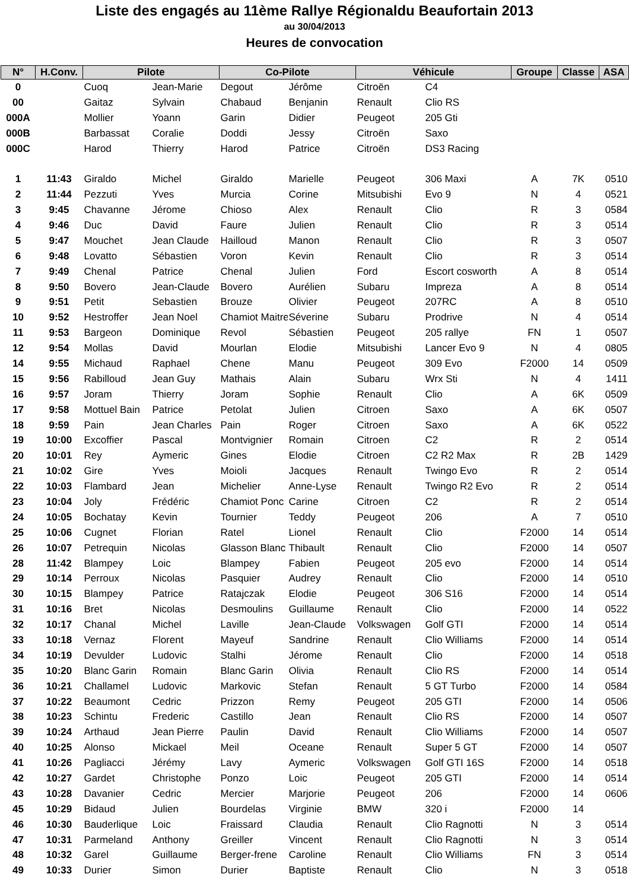Liste des engagés au 11ème Rallye Régionaldu Beaufortain 2013
au 30/04/2013
Heures de convocation
| N° | H.Conv. | Pilote | | Co-Pilote | | Véhicule | | Groupe | Classe | ASA |
| --- | --- | --- | --- | --- | --- | --- | --- | --- | --- | --- |
| 0 | | Cuoq | Jean-Marie | Degout | Jérôme | Citroën | C4 | | | |
| 00 | | Gaitaz | Sylvain | Chabaud | Benjanin | Renault | Clio RS | | | |
| 000A | | Mollier | Yoann | Garin | Didier | Peugeot | 205 Gti | | | |
| 000B | | Barbassat | Coralie | Doddi | Jessy | Citroën | Saxo | | | |
| 000C | | Harod | Thierry | Harod | Patrice | Citroën | DS3 Racing | | | |
| 1 | 11:43 | Giraldo | Michel | Giraldo | Marielle | Peugeot | 306 Maxi | A | 7K | 0510 |
| 2 | 11:44 | Pezzuti | Yves | Murcia | Corine | Mitsubishi | Evo 9 | N | 4 | 0521 |
| 3 | 9:45 | Chavanne | Jérome | Chioso | Alex | Renault | Clio | R | 3 | 0584 |
| 4 | 9:46 | Duc | David | Faure | Julien | Renault | Clio | R | 3 | 0514 |
| 5 | 9:47 | Mouchet | Jean Claude | Hailloud | Manon | Renault | Clio | R | 3 | 0507 |
| 6 | 9:48 | Lovatto | Sébastien | Voron | Kevin | Renault | Clio | R | 3 | 0514 |
| 7 | 9:49 | Chenal | Patrice | Chenal | Julien | Ford | Escort cosworth | A | 8 | 0514 |
| 8 | 9:50 | Bovero | Jean-Claude | Bovero | Aurélien | Subaru | Impreza | A | 8 | 0514 |
| 9 | 9:51 | Petit | Sebastien | Brouze | Olivier | Peugeot | 207RC | A | 8 | 0510 |
| 10 | 9:52 | Hestroffer | Jean Noel | Chamiot Maitre | Séverine | Subaru | Prodrive | N | 4 | 0514 |
| 11 | 9:53 | Bargeon | Dominique | Revol | Sébastien | Peugeot | 205 rallye | FN | 1 | 0507 |
| 12 | 9:54 | Mollas | David | Mourlan | Elodie | Mitsubishi | Lancer Evo 9 | N | 4 | 0805 |
| 14 | 9:55 | Michaud | Raphael | Chene | Manu | Peugeot | 309 Evo | F2000 | 14 | 0509 |
| 15 | 9:56 | Rabilloud | Jean Guy | Mathais | Alain | Subaru | Wrx Sti | N | 4 | 1411 |
| 16 | 9:57 | Joram | Thierry | Joram | Sophie | Renault | Clio | A | 6K | 0509 |
| 17 | 9:58 | Mottuel Bain | Patrice | Petolat | Julien | Citroen | Saxo | A | 6K | 0507 |
| 18 | 9:59 | Pain | Jean Charles | Pain | Roger | Citroen | Saxo | A | 6K | 0522 |
| 19 | 10:00 | Excoffier | Pascal | Montvignier | Romain | Citroen | C2 | R | 2 | 0514 |
| 20 | 10:01 | Rey | Aymeric | Gines | Elodie | Citroen | C2 R2 Max | R | 2B | 1429 |
| 21 | 10:02 | Gire | Yves | Moioli | Jacques | Renault | Twingo Evo | R | 2 | 0514 |
| 22 | 10:03 | Flambard | Jean | Michelier | Anne-Lyse | Renault | Twingo R2 Evo | R | 2 | 0514 |
| 23 | 10:04 | Joly | Frédéric | Chamiot Ponc | Carine | Citroen | C2 | R | 2 | 0514 |
| 24 | 10:05 | Bochatay | Kevin | Tournier | Teddy | Peugeot | 206 | A | 7 | 0510 |
| 25 | 10:06 | Cugnet | Florian | Ratel | Lionel | Renault | Clio | F2000 | 14 | 0514 |
| 26 | 10:07 | Petrequin | Nicolas | Glasson Blanc | Thibault | Renault | Clio | F2000 | 14 | 0507 |
| 28 | 11:42 | Blampey | Loic | Blampey | Fabien | Peugeot | 205 evo | F2000 | 14 | 0514 |
| 29 | 10:14 | Perroux | Nicolas | Pasquier | Audrey | Renault | Clio | F2000 | 14 | 0510 |
| 30 | 10:15 | Blampey | Patrice | Ratajczak | Elodie | Peugeot | 306 S16 | F2000 | 14 | 0514 |
| 31 | 10:16 | Bret | Nicolas | Desmoulins | Guillaume | Renault | Clio | F2000 | 14 | 0522 |
| 32 | 10:17 | Chanal | Michel | Laville | Jean-Claude | Volkswagen | Golf GTI | F2000 | 14 | 0514 |
| 33 | 10:18 | Vernaz | Florent | Mayeuf | Sandrine | Renault | Clio Williams | F2000 | 14 | 0514 |
| 34 | 10:19 | Devulder | Ludovic | Stalhi | Jérome | Renault | Clio | F2000 | 14 | 0518 |
| 35 | 10:20 | Blanc Garin | Romain | Blanc Garin | Olivia | Renault | Clio RS | F2000 | 14 | 0514 |
| 36 | 10:21 | Challamel | Ludovic | Markovic | Stefan | Renault | 5 GT Turbo | F2000 | 14 | 0584 |
| 37 | 10:22 | Beaumont | Cedric | Prizzon | Remy | Peugeot | 205 GTI | F2000 | 14 | 0506 |
| 38 | 10:23 | Schintu | Frederic | Castillo | Jean | Renault | Clio RS | F2000 | 14 | 0507 |
| 39 | 10:24 | Arthaud | Jean Pierre | Paulin | David | Renault | Clio Williams | F2000 | 14 | 0507 |
| 40 | 10:25 | Alonso | Mickael | Meil | Oceane | Renault | Super 5 GT | F2000 | 14 | 0507 |
| 41 | 10:26 | Pagliacci | Jérémy | Lavy | Aymeric | Volkswagen | Golf GTI 16S | F2000 | 14 | 0518 |
| 42 | 10:27 | Gardet | Christophe | Ponzo | Loic | Peugeot | 205 GTI | F2000 | 14 | 0514 |
| 43 | 10:28 | Davanier | Cedric | Mercier | Marjorie | Peugeot | 206 | F2000 | 14 | 0606 |
| 45 | 10:29 | Bidaud | Julien | Bourdelas | Virginie | BMW | 320 i | F2000 | 14 | |
| 46 | 10:30 | Bauderlique | Loic | Fraissard | Claudia | Renault | Clio Ragnotti | N | 3 | 0514 |
| 47 | 10:31 | Parmeland | Anthony | Greiller | Vincent | Renault | Clio Ragnotti | N | 3 | 0514 |
| 48 | 10:32 | Garel | Guillaume | Berger-frene | Caroline | Renault | Clio Williams | FN | 3 | 0514 |
| 49 | 10:33 | Durier | Simon | Durier | Baptiste | Renault | Clio | N | 3 | 0518 |